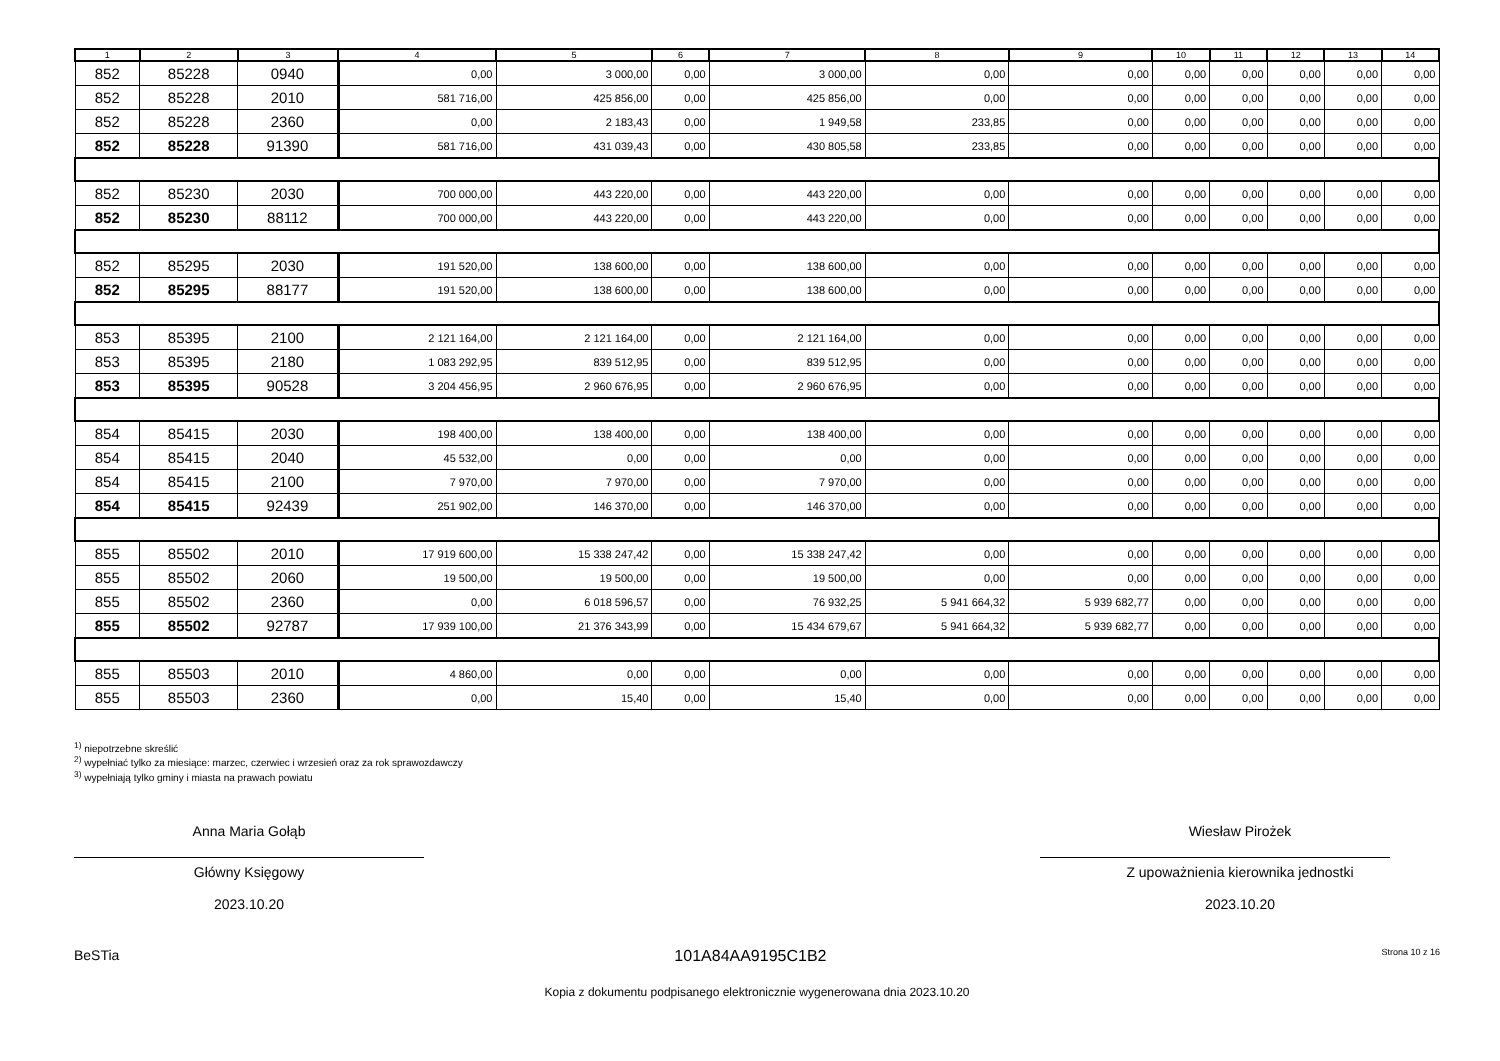| 1 | 2 | 3 | 4 | 5 | 6 | 7 | 8 | 9 | 10 | 11 | 12 | 13 | 14 |
| --- | --- | --- | --- | --- | --- | --- | --- | --- | --- | --- | --- | --- | --- |
| 852 | 85228 | 0940 | 0,00 | 3 000,00 | 0,00 | 3 000,00 | 0,00 | 0,00 | 0,00 | 0,00 | 0,00 | 0,00 | 0,00 |
| 852 | 85228 | 2010 | 581 716,00 | 425 856,00 | 0,00 | 425 856,00 | 0,00 | 0,00 | 0,00 | 0,00 | 0,00 | 0,00 | 0,00 |
| 852 | 85228 | 2360 | 0,00 | 2 183,43 | 0,00 | 1 949,58 | 233,85 | 0,00 | 0,00 | 0,00 | 0,00 | 0,00 | 0,00 |
| 852 | 85228 | 91390 | 581 716,00 | 431 039,43 | 0,00 | 430 805,58 | 233,85 | 0,00 | 0,00 | 0,00 | 0,00 | 0,00 | 0,00 |
| 852 | 85230 | 2030 | 700 000,00 | 443 220,00 | 0,00 | 443 220,00 | 0,00 | 0,00 | 0,00 | 0,00 | 0,00 | 0,00 | 0,00 |
| 852 | 85230 | 88112 | 700 000,00 | 443 220,00 | 0,00 | 443 220,00 | 0,00 | 0,00 | 0,00 | 0,00 | 0,00 | 0,00 | 0,00 |
| 852 | 85295 | 2030 | 191 520,00 | 138 600,00 | 0,00 | 138 600,00 | 0,00 | 0,00 | 0,00 | 0,00 | 0,00 | 0,00 | 0,00 |
| 852 | 85295 | 88177 | 191 520,00 | 138 600,00 | 0,00 | 138 600,00 | 0,00 | 0,00 | 0,00 | 0,00 | 0,00 | 0,00 | 0,00 |
| 853 | 85395 | 2100 | 2 121 164,00 | 2 121 164,00 | 0,00 | 2 121 164,00 | 0,00 | 0,00 | 0,00 | 0,00 | 0,00 | 0,00 | 0,00 |
| 853 | 85395 | 2180 | 1 083 292,95 | 839 512,95 | 0,00 | 839 512,95 | 0,00 | 0,00 | 0,00 | 0,00 | 0,00 | 0,00 | 0,00 |
| 853 | 85395 | 90528 | 3 204 456,95 | 2 960 676,95 | 0,00 | 2 960 676,95 | 0,00 | 0,00 | 0,00 | 0,00 | 0,00 | 0,00 | 0,00 |
| 854 | 85415 | 2030 | 198 400,00 | 138 400,00 | 0,00 | 138 400,00 | 0,00 | 0,00 | 0,00 | 0,00 | 0,00 | 0,00 | 0,00 |
| 854 | 85415 | 2040 | 45 532,00 | 0,00 | 0,00 | 0,00 | 0,00 | 0,00 | 0,00 | 0,00 | 0,00 | 0,00 | 0,00 |
| 854 | 85415 | 2100 | 7 970,00 | 7 970,00 | 0,00 | 7 970,00 | 0,00 | 0,00 | 0,00 | 0,00 | 0,00 | 0,00 | 0,00 |
| 854 | 85415 | 92439 | 251 902,00 | 146 370,00 | 0,00 | 146 370,00 | 0,00 | 0,00 | 0,00 | 0,00 | 0,00 | 0,00 | 0,00 |
| 855 | 85502 | 2010 | 17 919 600,00 | 15 338 247,42 | 0,00 | 15 338 247,42 | 0,00 | 0,00 | 0,00 | 0,00 | 0,00 | 0,00 | 0,00 |
| 855 | 85502 | 2060 | 19 500,00 | 19 500,00 | 0,00 | 19 500,00 | 0,00 | 0,00 | 0,00 | 0,00 | 0,00 | 0,00 | 0,00 |
| 855 | 85502 | 2360 | 0,00 | 6 018 596,57 | 0,00 | 76 932,25 | 5 941 664,32 | 5 939 682,77 | 0,00 | 0,00 | 0,00 | 0,00 | 0,00 |
| 855 | 85502 | 92787 | 17 939 100,00 | 21 376 343,99 | 0,00 | 15 434 679,67 | 5 941 664,32 | 5 939 682,77 | 0,00 | 0,00 | 0,00 | 0,00 | 0,00 |
| 855 | 85503 | 2010 | 4 860,00 | 0,00 | 0,00 | 0,00 | 0,00 | 0,00 | 0,00 | 0,00 | 0,00 | 0,00 | 0,00 |
| 855 | 85503 | 2360 | 0,00 | 15,40 | 0,00 | 15,40 | 0,00 | 0,00 | 0,00 | 0,00 | 0,00 | 0,00 | 0,00 |
<sup>1)</sup> niepotrzebne skreślić
<sup>2)</sup> wypełniać tylko za miesiące: marzec, czerwiec i wrzesień oraz za rok sprawozdawczy
<sup>3)</sup> wypełniają tylko gminy i miasta na prawach powiatu
Anna Maria Gołąb
Główny Księgowy
2023.10.20
Wiesław Pirożek
Z upoważnienia kierownika jednostki
2023.10.20
BeSTia 101A84AA9195C1B2 Strona 10 z 16
Kopia z dokumentu podpisanego elektronicznie wygenerowana dnia 2023.10.20